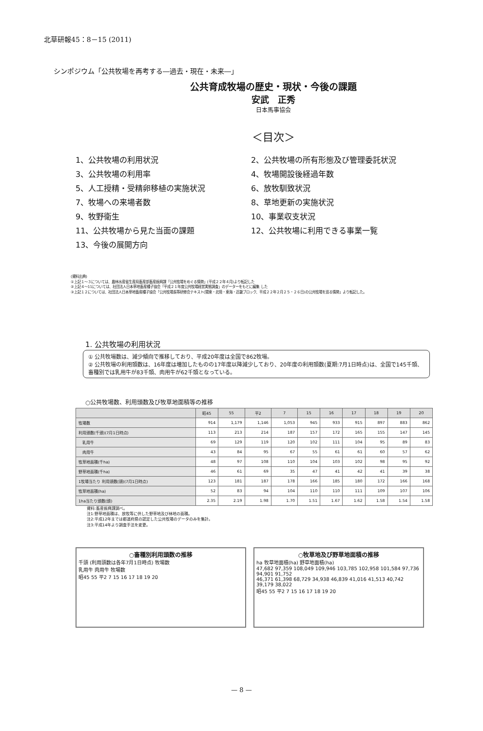北草研報45：8－15 (2011)
シンポジウム「公共牧場を再考する―過去・現在・未来―」
公共育成牧場の歴史・現状・今後の課題
安武　正秀
日本馬事協会
＜目次＞
1、公共牧場の利用状況
2、公共牧場の所有形態及び管理委託状況
3、公共牧場の利用率
4、牧場開設後経過年数
5、人工授精・受精卵移植の実施状況
6、放牧馴致状況
7、牧場への来場者数
8、草地更新の実施状況
9、牧野衛生
10、事業収支状況
11、公共牧場から見た当面の課題
12、公共牧場に利用できる事業一覧
13、今後の展開方向
(資料出典)
①上記１～３については、農林水産省生産局畜産部畜産振興課「公共牧場をめぐる情勢」(平成２２年４月)より転記した
②上記４～11については、社団法人日本草地畜産種子協会「平成２１年度公共牧場経営実態調査」のデーターをもとに編集 した
③上記１２については、社団法人日本草地畜産種子協会「公共牧場長等研修会テキスト(関東・北陸・東海・近畿ブロック、平成２２年２月２５・２６日)の公共牧場を巡る情勢」より転記した。
1. 公共牧場の利用状況
① 公共牧場数は、減少傾向で推移しており、平成20年度は全国で862牧場。
② 公共牧場の利用頭数は、16年度は増加したものの17年度以降減少しており、20年度の利用頭数(夏期:7月1日時点)は、全国で145千頭、畜種別では乳用牛が83千頭、肉用牛が62千頭となっている。
○公共牧場数、利用頭数及び牧草地面積等の推移
| | 昭45 | 55 | 平2 | 7 | 15 | 16 | 17 | 18 | 19 | 20 |
| --- | --- | --- | --- | --- | --- | --- | --- | --- | --- | --- |
| 牧場数 | 914 | 1,179 | 1,146 | 1,053 | 945 | 933 | 915 | 897 | 883 | 862 |
| 利用頭数(千頭)(7月1日時点) | 113 | 213 | 214 | 187 | 157 | 172 | 165 | 155 | 147 | 145 |
| 乳用牛 | 69 | 129 | 119 | 120 | 102 | 111 | 104 | 95 | 89 | 83 |
| 肉用牛 | 43 | 84 | 95 | 67 | 55 | 61 | 61 | 60 | 57 | 62 |
| 牧草地面積(千ha) | 48 | 97 | 108 | 110 | 104 | 103 | 102 | 98 | 95 | 92 |
| 野草地面積(千ha) | 46 | 61 | 69 | 35 | 47 | 41 | 42 | 41 | 39 | 38 |
| 1牧場当たり 利用頭数(頭)(7月1日時点) | 123 | 181 | 187 | 178 | 166 | 185 | 180 | 172 | 166 | 168 |
| 牧草地面積(ha) | 52 | 83 | 94 | 104 | 110 | 110 | 111 | 109 | 107 | 106 |
| 1ha当たり頭数(頭) | 2.35 | 2.19 | 1.98 | 1.70 | 1.51 | 1.67 | 1.62 | 1.58 | 1.54 | 1.58 |
資料:畜産振興課調べ。
注1:野草地面積は、放牧等に供した野草地及び林地の面積。
注2:平成12年までは都道府県の認定した公共牧場のデータのみを集計。
注3:平成14年より調査手法を変更。
○畜種別利用頭数の推移
千頭 (利用頭数は各年7月1日時点) 牧場数
乳用牛 肉用牛 牧場数
昭45 55 平2 7 15 16 17 18 19 20
○牧草地及び野草地面積の推移
ha 牧草地面積(ha) 野草地面積(ha)
47,682 97,359 108,049 109,946 103,785 102,958 101,584 97,736 94,901 91,752
46,371 61,398 68,729 34,938 46,839 41,016 41,513 40,742 39,179 38,022
昭45 55 平2 7 15 16 17 18 19 20
— 8 —